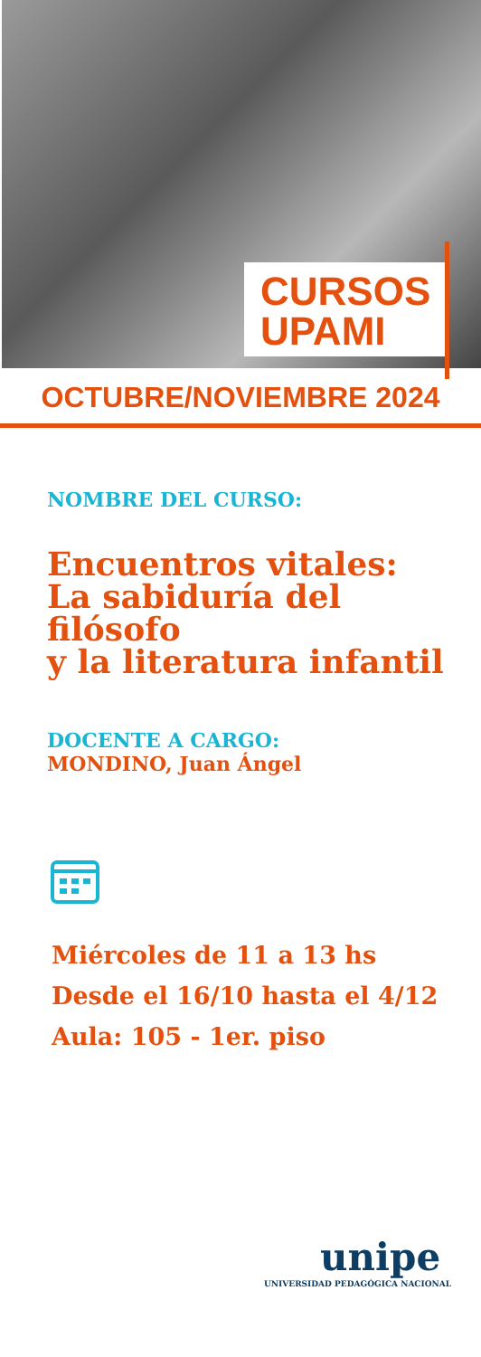CURSOS
UPAMI
OCTUBRE/NOVIEMBRE 2024
NOMBRE DEL CURSO:
Encuentros vitales:
La sabiduría del filósofo
y la literatura infantil
DOCENTE A CARGO:
MONDINO, Juan Ángel
Miércoles de 11 a 13 hs
Desde el 16/10 hasta el 4/12
Aula: 105 - 1er. piso
unipe
UNIVERSIDAD PEDAGÓGICA NACIONAL